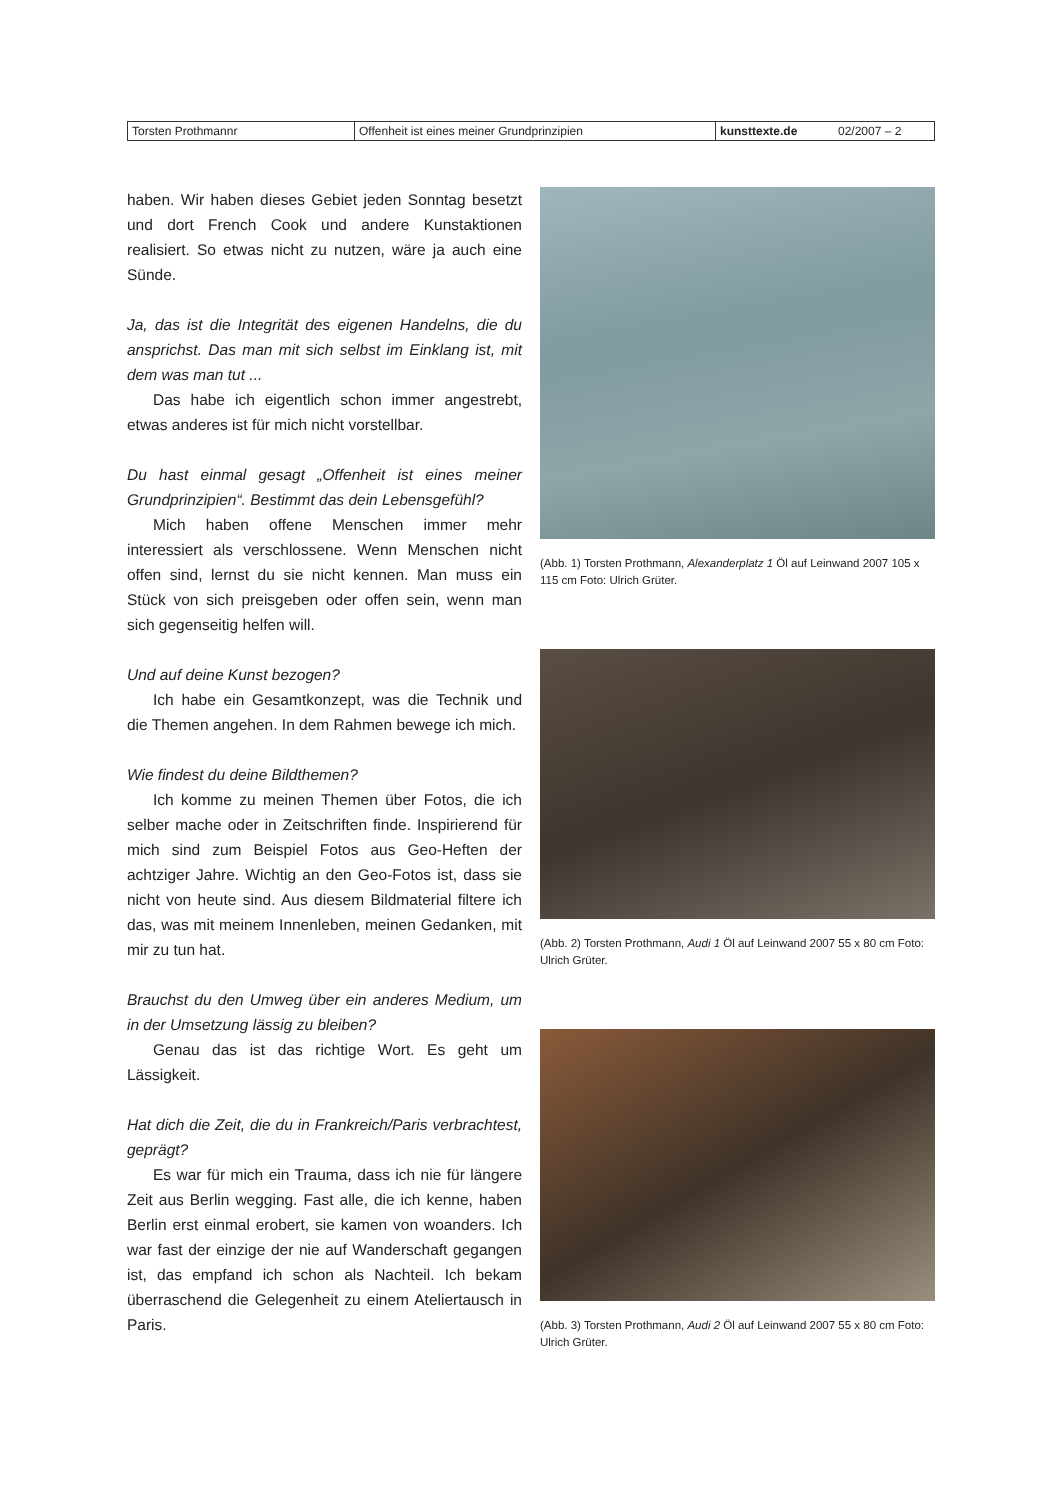| Torsten Prothmannr | Offenheit ist eines meiner Grundprinzipien | kunsttexte.de | 02/2007 – 2 |
haben. Wir haben dieses Gebiet jeden Sonntag besetzt und dort French Cook und andere Kunstaktionen realisiert. So etwas nicht zu nutzen, wäre ja auch eine Sünde.
Ja, das ist die Integrität des eigenen Handelns, die du ansprichst. Das man mit sich selbst im Einklang ist, mit dem was man tut ...
Das habe ich eigentlich schon immer angestrebt, etwas anderes ist für mich nicht vorstellbar.
Du hast einmal gesagt „Offenheit ist eines meiner Grundprinzipien“. Bestimmt das dein Lebensgefühl?
Mich haben offene Menschen immer mehr interessiert als verschlossene. Wenn Menschen nicht offen sind, lernst du sie nicht kennen. Man muss ein Stück von sich preisgeben oder offen sein, wenn man sich gegenseitig helfen will.
Und auf deine Kunst bezogen?
Ich habe ein Gesamtkonzept, was die Technik und die Themen angehen. In dem Rahmen bewege ich mich.
Wie findest du deine Bildthemen?
Ich komme zu meinen Themen über Fotos, die ich selber mache oder in Zeitschriften finde. Inspirierend für mich sind zum Beispiel Fotos aus Geo-Heften der achtziger Jahre. Wichtig an den Geo-Fotos ist, dass sie nicht von heute sind. Aus diesem Bildmaterial filtere ich das, was mit meinem Innenleben, meinen Gedanken, mit mir zu tun hat.
Brauchst du den Umweg über ein anderes Medium, um in der Umsetzung lässig zu bleiben?
Genau das ist das richtige Wort. Es geht um Lässigkeit.
Hat dich die Zeit, die du in Frankreich/Paris verbrachtest, geprägt?
Es war für mich ein Trauma, dass ich nie für längere Zeit aus Berlin wegging. Fast alle, die ich kenne, haben Berlin erst einmal erobert, sie kamen von woanders. Ich war fast der einzige der nie auf Wanderschaft gegangen ist, das empfand ich schon als Nachteil. Ich bekam überraschend die Gelegenheit zu einem Ateliertausch in Paris.
(Abb. 1) Torsten Prothmann, Alexanderplatz 1 Öl auf Leinwand 2007 105 x 115 cm Foto: Ulrich Grüter.
(Abb. 2) Torsten Prothmann, Audi 1 Öl auf Leinwand 2007 55 x 80 cm Foto: Ulrich Grüter.
(Abb. 3) Torsten Prothmann, Audi 2 Öl auf Leinwand 2007 55 x 80 cm Foto: Ulrich Grüter.